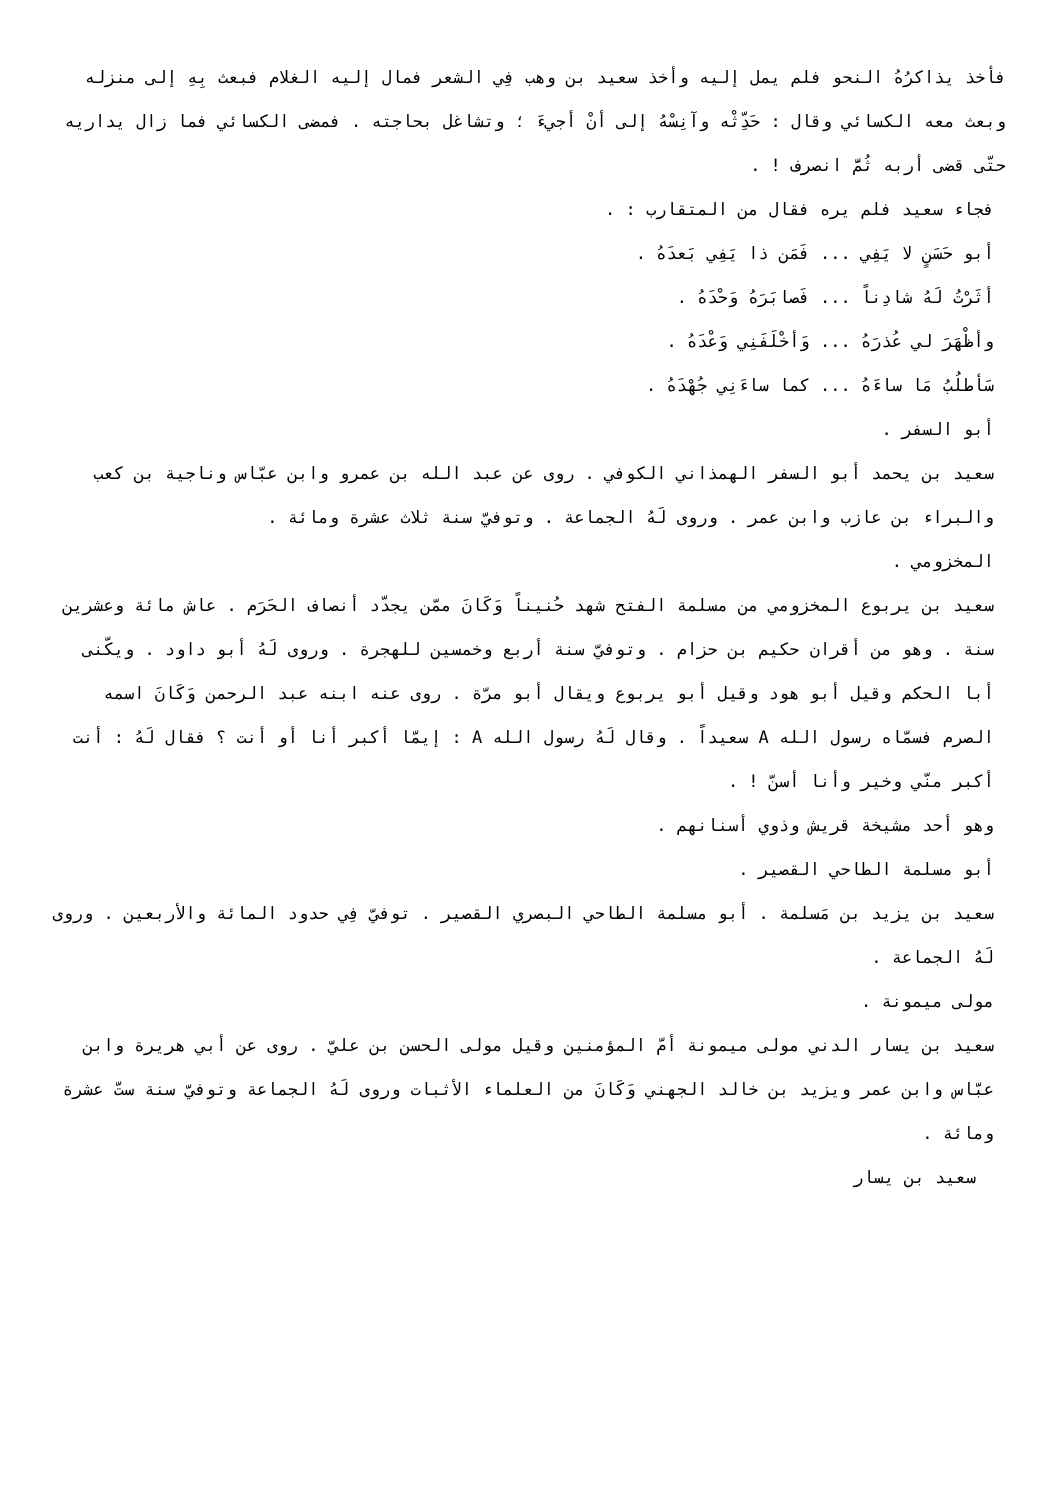فأخذ يذاكرُهُ النحو فلم يمل إليه وأخذ سعيد بن وهب فِي الشعر فمال إليه الغلام فبعث بِهِ إلى منزله وبعث معه الكسائي وقال : حَدِّثْه وآنِسْهُ إلى أنْ أجيءَ ؛ وتشاغل بحاجته . فمضى الكسائي فما زال يداريه حتّى قضى أربه ثُمَّ انصرف ! .
فجاء سعيد فلم يره فقال من المتقارب : .
أبو حَسَنٍ لا يَفِي ... فَمَن ذا يَفِي بَعدَهُ .
أثَرْتُ لَهُ شادِناً ... فَصابَرَهُ وَحْدَهُ .
وأظْهَرَ لي عُذرَهُ ... وَأخْلَفَنِي وَعْدَهُ .
سَأطلُبُ مَا ساءَهُ ... كما ساءَنِي جُهْدَهُ .
أبو السفر .
سعيد بن يحمد أبو السفر الهمذاني الكوفي . روى عن عبد الله بن عمرو وابن عبّاس وناجية بن كعب والبراء بن عازب وابن عمر . وروى لَهُ الجماعة . وتوفيّ سنة ثلاث عشرة ومائة .
المخزومي .
سعيد بن يربوع المخزومي من مسلمة الفتح شهد حُنيناً وَكَانَ ممّن يجدّد أنصاف الحَرَم . عاش مائة وعشرين سنة . وهو من أقران حكيم بن حزام . وتوفيّ سنة أربع وخمسين للهجرة . وروى لَهُ أبو داود . ويكّنى أبا الحكم وقيل أبو هود وقيل أبو يربوع ويقال أبو مرّة . روى عنه ابنه عبد الرحمن وَكَانَ اسمه الصرم فسمّاه رسول الله A سعيداً . وقال لَهُ رسول الله A : إيمّا أكبر أنا أو أنت ؟ فقال لَهُ : أنت أكبر منّي وخير وأنا أسنّ ! .
وهو أحد مشيخة قريش وذوي أسنانهم .
أبو مسلمة الطاحي القصير .
سعيد بن يزيد بن مَسلمة . أبو مسلمة الطاحي البصري القصير . توفيّ فِي حدود المائة والأربعين . وروى لَهُ الجماعة .
مولى ميمونة .
سعيد بن يسار الدني مولى ميمونة أمّ المؤمنين وقيل مولى الحسن بن عليّ . روى عن أبي هريرة وابن عبّاس وابن عمر ويزيد بن خالد الجهني وَكَانَ من العلماء الأثبات وروى لَهُ الجماعة وتوفيّ سنة ستّ عشرة ومائة .
سعيد بن يسار